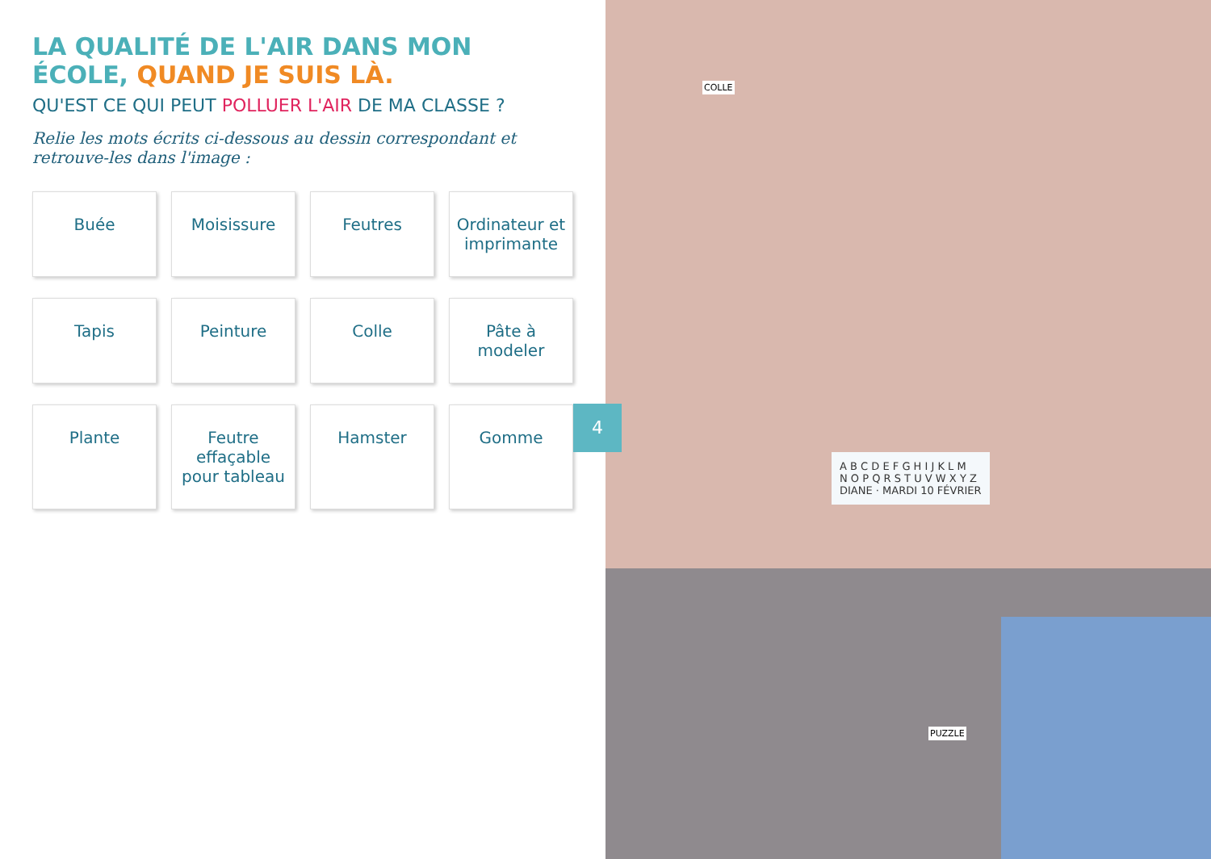LA QUALITÉ DE L'AIR DANS MON ÉCOLE, QUAND JE SUIS LÀ.
QU'EST CE QUI PEUT POLLUER L'AIR DE MA CLASSE ?
Relie les mots écrits ci-dessous au dessin correspondant et retrouve-les dans l'image :
Buée
Moisissure
Feutres
Ordinateur et imprimante
Tapis
Peinture
Colle
Pâte à modeler
Plante
Feutre effaçable pour tableau
Hamster
Gomme
4
A B C D E F G H I J K L M
N O P Q R S T U V W X Y Z
DIANE · MARDI 10 FÉVRIER
COLLE
PUZZLE